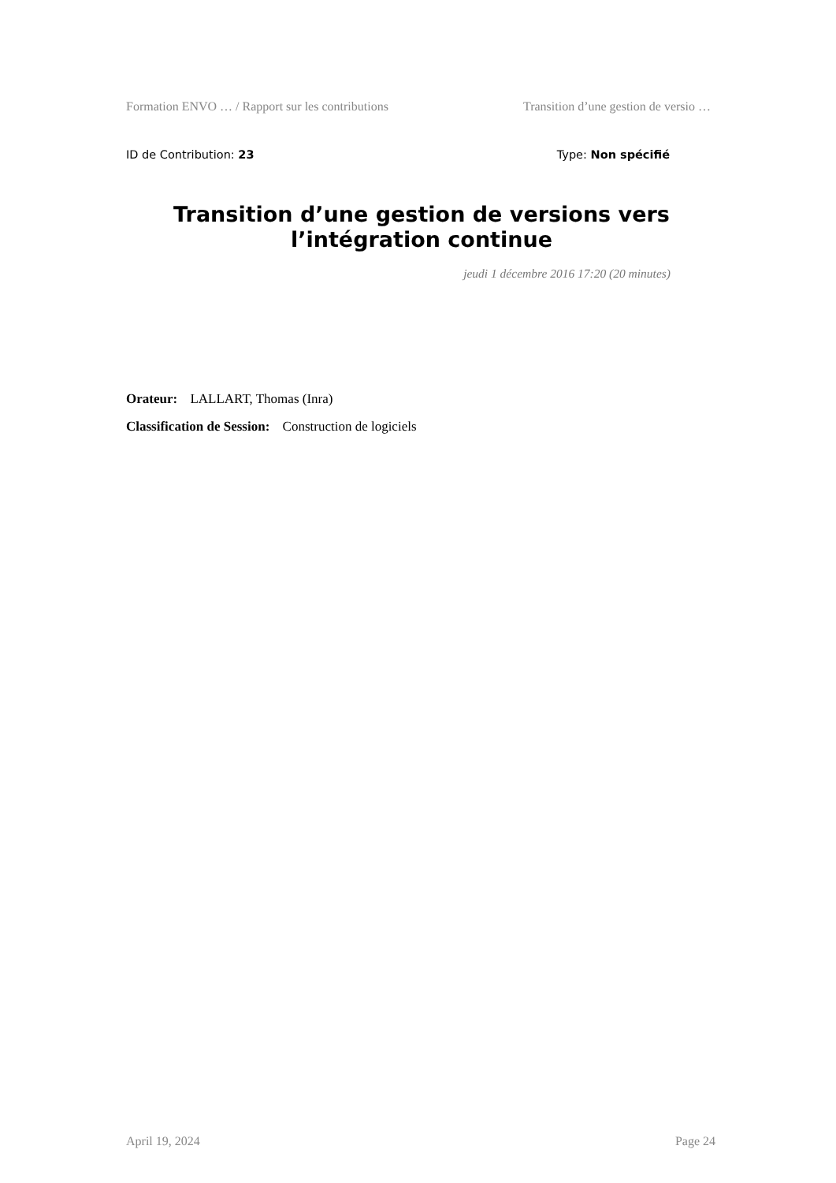Formation ENVO … / Rapport sur les contributions Transition d’une gestion de versio …
ID de Contribution: 23 Type: Non spécifié
Transition d’une gestion de versions vers l’intégration continue
jeudi 1 décembre 2016 17:20 (20 minutes)
Orateur: LALLART, Thomas (Inra)
Classification de Session: Construction de logiciels
April 19, 2024 Page 24